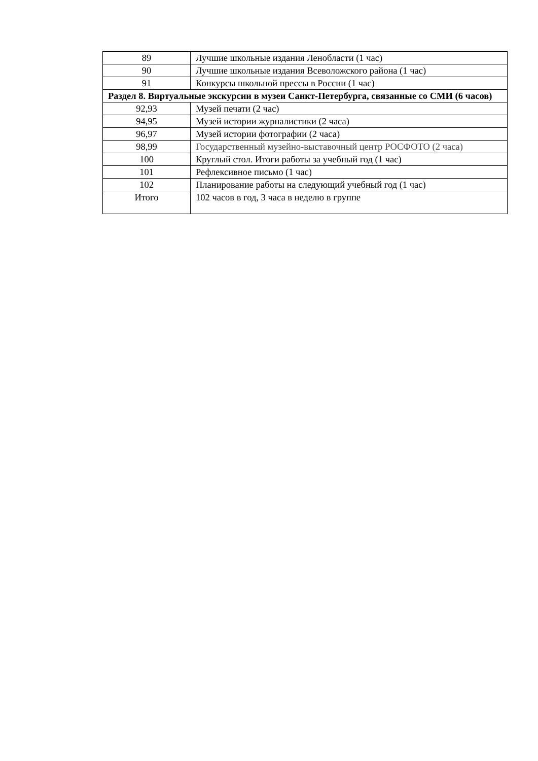| 89 | Лучшие школьные издания Ленобласти (1 час) |
| 90 | Лучшие школьные издания Всеволожского района (1 час) |
| 91 | Конкурсы школьной прессы в России (1 час) |
| Раздел 8. Виртуальные экскурсии в музеи Санкт-Петербурга, связанные со СМИ (6 часов) | |
| 92,93 | Музей печати (2 час) |
| 94,95 | Музей истории журналистики (2 часа) |
| 96,97 | Музей истории фотографии (2 часа) |
| 98,99 | Государственный музейно-выставочный центр РОСФОТО (2 часа) |
| 100 | Круглый стол. Итоги работы за учебный год (1 час) |
| 101 | Рефлексивное письмо (1 час) |
| 102 | Планирование работы на следующий учебный год (1 час) |
| Итого | 102 часов в год, 3 часа в неделю в группе |